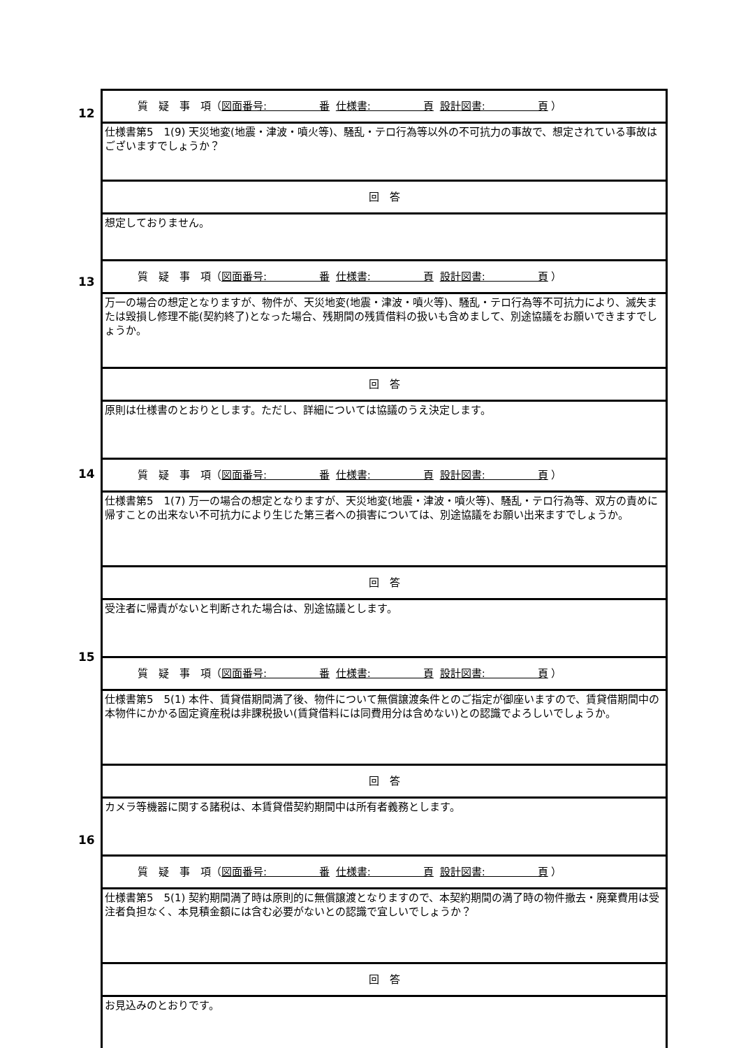| 質 疑 事 項（ 図面番号: 番 仕様書: 頁 設計図書: 頁 ） |
| 仕様書第5 1(9) 天災地変(地震・津波・噴火等)、騒乱・テロ行為等以外の不可抗力の事故で、想定されている事故はございますでしょうか？ |
| 回 答 |
| 想定しておりません。 |
| 質 疑 事 項（ 図面番号: 番 仕様書: 頁 設計図書: 頁 ） |
| 万一の場合の想定となりますが、物件が、天災地変(地震・津波・噴火等)、騒乱・テロ行為等不可抗力により、滅失または毀損し修理不能(契約終了)となった場合、残期間の残賃借料の扱いも含めまして、別途協議をお願いできますでしょうか。 |
| 回 答 |
| 原則は仕様書のとおりとします。ただし、詳細については協議のうえ決定します。 |
| 質 疑 事 項（ 図面番号: 番 仕様書: 頁 設計図書: 頁 ） |
| 仕様書第5 1(7) 万一の場合の想定となりますが、天災地変(地震・津波・噴火等)、騒乱・テロ行為等、双方の責めに帰すことの出来ない不可抗力により生じた第三者への損害については、別途協議をお願い出来ますでしょうか。 |
| 回 答 |
| 受注者に帰責がないと判断された場合は、別途協議とします。 |
| 質 疑 事 項（ 図面番号: 番 仕様書: 頁 設計図書: 頁 ） |
| 仕様書第5 5(1) 本件、賃貸借期間満了後、物件について無償譲渡条件とのご指定が御座いますので、賃貸借期間中の本物件にかかる固定資産税は非課税扱い(賃貸借料には同費用分は含めない)との認識でよろしいでしょうか。 |
| 回 答 |
| カメラ等機器に関する諸税は、本賃貸借契約期間中は所有者義務とします。 |
| 質 疑 事 項（ 図面番号: 番 仕様書: 頁 設計図書: 頁 ） |
| 仕様書第5 5(1) 契約期間満了時は原則的に無償譲渡となりますので、本契約期間の満了時の物件撤去・廃棄費用は受注者負担なく、本見積金額には含む必要がないとの認識で宜しいでしょうか？ |
| 回 答 |
| お見込みのとおりです。 |
12
13
14
15
16